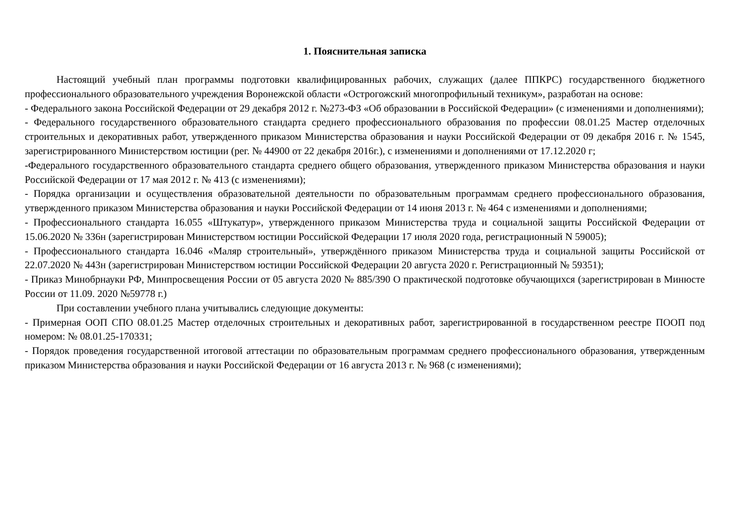1. Пояснительная записка
Настоящий учебный план программы подготовки квалифицированных рабочих, служащих (далее ППКРС) государственного бюджетного профессионального образовательного учреждения Воронежской области «Острогожский многопрофильный техникум», разработан на основе:
- Федерального закона Российской Федерации от 29 декабря 2012 г. №273-ФЗ «Об образовании в Российской Федерации» (с изменениями и дополнениями);
- Федерального государственного образовательного стандарта среднего профессионального образования по профессии 08.01.25 Мастер отделочных строительных и декоративных работ, утвержденного приказом Министерства образования и науки Российской Федерации от 09 декабря 2016 г. № 1545, зарегистрированного Министерством юстиции (рег. № 44900 от 22 декабря 2016г.), с изменениями и дополнениями от 17.12.2020 г;
-Федерального государственного образовательного стандарта среднего общего образования, утвержденного приказом Министерства образования и науки Российской Федерации от 17 мая 2012 г. № 413 (с изменениями);
- Порядка организации и осуществления образовательной деятельности по образовательным программам среднего профессионального образования, утвержденного приказом Министерства образования и науки Российской Федерации от 14 июня 2013 г. № 464 с изменениями и дополнениями;
- Профессионального стандарта 16.055 «Штукатур», утвержденного приказом Министерства труда и социальной защиты Российской Федерации от 15.06.2020 № 336н (зарегистрирован Министерством юстиции Российской Федерации 17 июля 2020 года, регистрационный N 59005);
- Профессионального стандарта 16.046 «Маляр строительный», утверждённого приказом Министерства труда и социальной защиты Российской от 22.07.2020 № 443н (зарегистрирован Министерством юстиции Российской Федерации 20 августа 2020 г. Регистрационный № 59351);
- Приказ Минобрнауки РФ, Минпросвещения России от 05 августа 2020 № 885/390 О практической подготовке обучающихся (зарегистрирован в Минюсте России от 11.09. 2020 №59778 г.)
При составлении учебного плана учитывались следующие документы:
- Примерная ООП СПО 08.01.25 Мастер отделочных строительных и декоративных работ, зарегистрированной в государственном реестре ПООП под номером: № 08.01.25-170331;
- Порядок проведения государственной итоговой аттестации по образовательным программам среднего профессионального образования, утвержденным приказом Министерства образования и науки Российской Федерации от 16 августа 2013 г. № 968 (с изменениями);